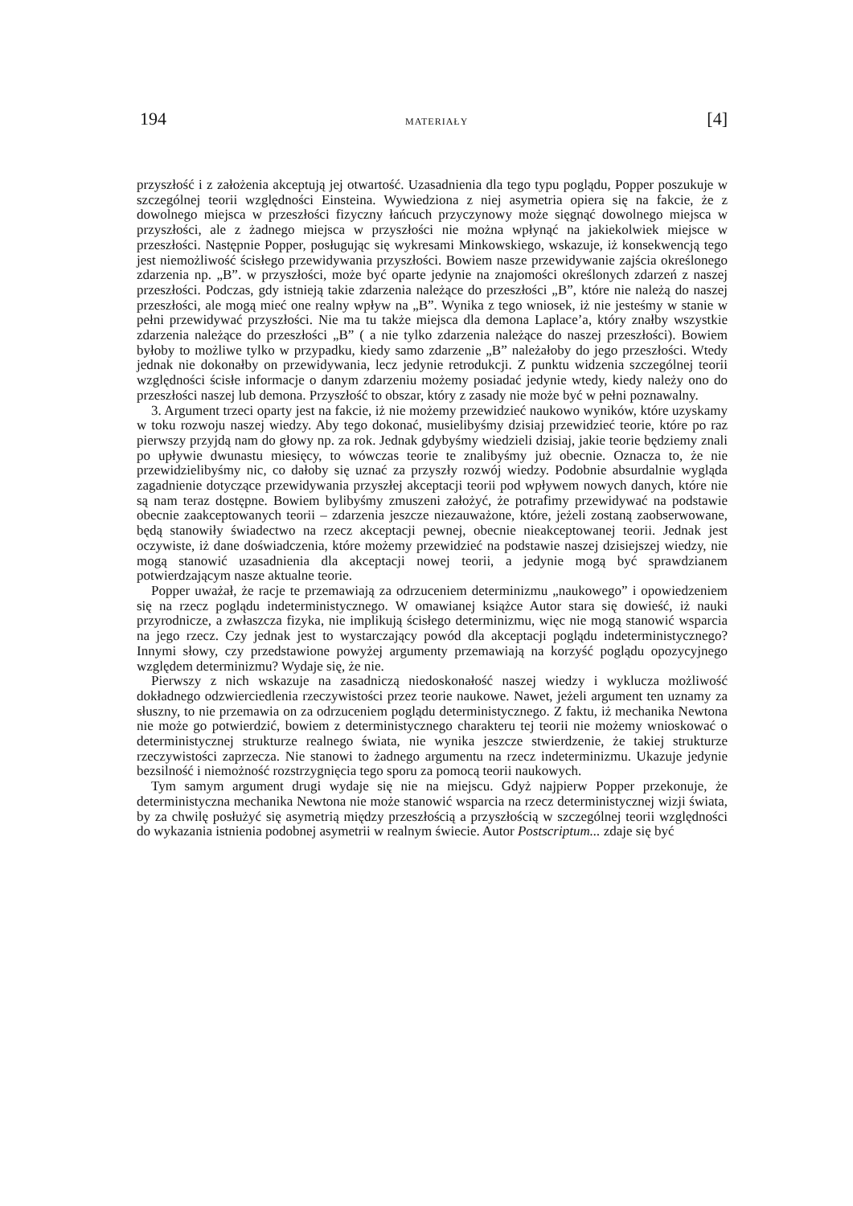194 MATERIAŁY [4]
przyszłość i z założenia akceptują jej otwartość. Uzasadnienia dla tego typu poglądu, Popper poszukuje w szczególnej teorii względności Einsteina. Wywiedziona z niej asymetria opiera się na fakcie, że z dowolnego miejsca w przeszłości fizyczny łańcuch przyczynowy może sięgnąć dowolnego miejsca w przyszłości, ale z żadnego miejsca w przyszłości nie można wpłynąć na jakiekolwiek miejsce w przeszłości. Następnie Popper, posługując się wykresami Minkowskiego, wskazuje, iż konsekwencją tego jest niemożliwość ścisłego przewidywania przyszłości. Bowiem nasze przewidywanie zajścia określonego zdarzenia np. „B”. w przyszłości, może być oparte jedynie na znajomości określonych zdarzeń z naszej przeszłości. Podczas, gdy istnieją takie zdarzenia należące do przeszłości „B”, które nie należą do naszej przeszłości, ale mogą mieć one realny wpływ na „B”. Wynika z tego wniosek, iż nie jesteśmy w stanie w pełni przewidywać przyszłości. Nie ma tu także miejsca dla demona Laplace’a, który znałby wszystkie zdarzenia należące do przeszłości „B” ( a nie tylko zdarzenia należące do naszej przeszłości). Bowiem byłoby to możliwe tylko w przypadku, kiedy samo zdarzenie „B” należałoby do jego przeszłości. Wtedy jednak nie dokonałby on przewidywania, lecz jedynie retrodukcji. Z punktu widzenia szczególnej teorii względności ścisłe informacje o danym zdarzeniu możemy posiadać jedynie wtedy, kiedy należy ono do przeszłości naszej lub demona. Przyszłość to obszar, który z zasady nie może być w pełni poznawalny.
3. Argument trzeci oparty jest na fakcie, iż nie możemy przewidzieć naukowo wyników, które uzyskamy w toku rozwoju naszej wiedzy. Aby tego dokonać, musielibyśmy dzisiaj przewidzieć teorie, które po raz pierwszy przyjdą nam do głowy np. za rok. Jednak gdybyśmy wiedzieli dzisiaj, jakie teorie będziemy znali po upływie dwunastu miesięcy, to wówczas teorie te znalibyśmy już obecnie. Oznacza to, że nie przewidzielibyśmy nic, co dałoby się uznać za przyszły rozwój wiedzy. Podobnie absurdalnie wygląda zagadnienie dotyczące przewidywania przyszłej akceptacji teorii pod wpływem nowych danych, które nie są nam teraz dostępne. Bowiem bylibyśmy zmuszeni założyć, że potrafimy przewidywać na podstawie obecnie zaakceptowanych teorii – zdarzenia jeszcze niezauważone, które, jeżeli zostaną zaobserwowane, będą stanowiły świadectwo na rzecz akceptacji pewnej, obecnie nieakceptowanej teorii. Jednak jest oczywiste, iż dane doświadczenia, które możemy przewidzieć na podstawie naszej dzisiejszej wiedzy, nie mogą stanowić uzasadnienia dla akceptacji nowej teorii, a jedynie mogą być sprawdzianem potwierdzającym nasze aktualne teorie.
Popper uważał, że racje te przemawiają za odrzuceniem determinizmu „naukowego” i opowiedzeniem się na rzecz poglądu indeterministycznego. W omawianej książce Autor stara się dowieść, iż nauki przyrodnicze, a zwłaszcza fizyka, nie implikują ścisłego determinizmu, więc nie mogą stanowić wsparcia na jego rzecz. Czy jednak jest to wystarczający powód dla akceptacji poglądu indeterministycznego? Innymi słowy, czy przedstawione powyżej argumenty przemawiają na korzyść poglądu opozycyjnego względem determinizmu? Wydaje się, że nie.
Pierwszy z nich wskazuje na zasadniczą niedoskonałość naszej wiedzy i wyklucza możliwość dokładnego odzwierciedlenia rzeczywistości przez teorie naukowe. Nawet, jeżeli argument ten uznamy za słuszny, to nie przemawia on za odrzuceniem poglądu deterministycznego. Z faktu, iż mechanika Newtona nie może go potwierdzić, bowiem z deterministycznego charakteru tej teorii nie możemy wnioskować o deterministycznej strukturze realnego świata, nie wynika jeszcze stwierdzenie, że takiej strukturze rzeczywistości zaprzecza. Nie stanowi to żadnego argumentu na rzecz indeterminizmu. Ukazuje jedynie bezsilność i niemożność rozstrzygnięcia tego sporu za pomocą teorii naukowych.
Tym samym argument drugi wydaje się nie na miejscu. Gdyż najpierw Popper przekonuje, że deterministyczna mechanika Newtona nie może stanowić wsparcia na rzecz deterministycznej wizji świata, by za chwilę posłużyć się asymetrią między przeszłością a przyszłością w szczególnej teorii względności do wykazania istnienia podobnej asymetrii w realnym świecie. Autor Postscriptum... zdaje się być